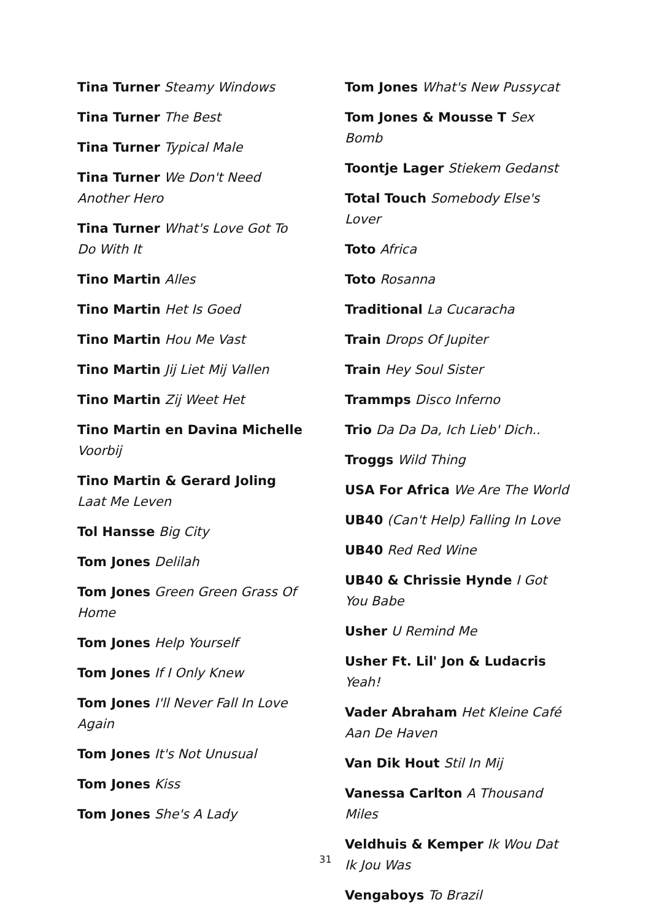Tina Turner Steamy Windows
Tina Turner The Best
Tina Turner Typical Male
Tina Turner We Don't Need Another Hero
Tina Turner What's Love Got To Do With It
Tino Martin Alles
Tino Martin Het Is Goed
Tino Martin Hou Me Vast
Tino Martin Jij Liet Mij Vallen
Tino Martin Zij Weet Het
Tino Martin en Davina Michelle Voorbij
Tino Martin & Gerard Joling Laat Me Leven
Tol Hansse Big City
Tom Jones Delilah
Tom Jones Green Green Grass Of Home
Tom Jones Help Yourself
Tom Jones If I Only Knew
Tom Jones I'll Never Fall In Love Again
Tom Jones It's Not Unusual
Tom Jones Kiss
Tom Jones She's A Lady
Tom Jones What's New Pussycat
Tom Jones & Mousse T Sex Bomb
Toontje Lager Stiekem Gedanst
Total Touch Somebody Else's Lover
Toto Africa
Toto Rosanna
Traditional La Cucaracha
Train Drops Of Jupiter
Train Hey Soul Sister
Trammps Disco Inferno
Trio Da Da Da, Ich Lieb' Dich..
Troggs Wild Thing
USA For Africa We Are The World
UB40 (Can't Help) Falling In Love
UB40 Red Red Wine
UB40 & Chrissie Hynde I Got You Babe
Usher U Remind Me
Usher Ft. Lil' Jon & Ludacris Yeah!
Vader Abraham Het Kleine Café Aan De Haven
Van Dik Hout Stil In Mij
Vanessa Carlton A Thousand Miles
Veldhuis & Kemper Ik Wou Dat Ik Jou Was
Vengaboys To Brazil
31